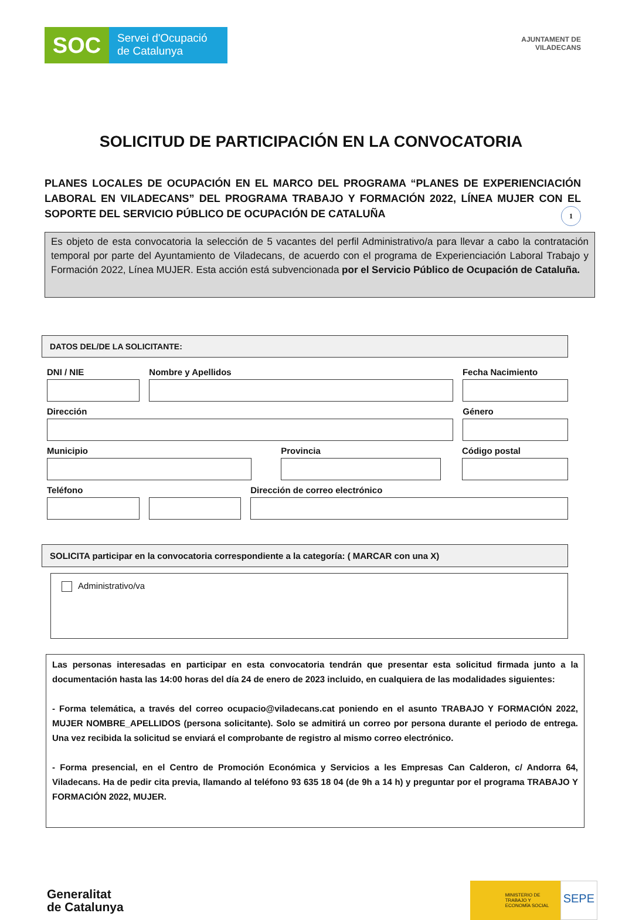SOC
Servei d'Ocupació
de Catalunya
AJUNTAMENT DE
VILADECANS
SOLICITUD DE PARTICIPACIÓN EN LA CONVOCATORIA
PLANES LOCALES DE OCUPACIÓN EN EL MARCO DEL PROGRAMA “PLANES DE EXPERIENCIACIÓN LABORAL EN VILADECANS” DEL PROGRAMA TRABAJO Y FORMACIÓN 2022, LÍNEA MUJER CON EL SOPORTE DEL SERVICIO PÚBLICO DE OCUPACIÓN DE CATALUÑA 1
Es objeto de esta convocatoria la selección de 5 vacantes del perfil Administrativo/a para llevar a cabo la contratación temporal por parte del Ayuntamiento de Viladecans, de acuerdo con el programa de Experienciación Laboral Trabajo y Formación 2022, Línea MUJER. Esta acción está subvencionada por el Servicio Público de Ocupación de Cataluña.
DATOS DEL/DE LA SOLICITANTE:
DNI / NIE Nombre y Apellidos Fecha Nacimiento
Dirección Género
Municipio Provincia Código postal
Teléfono Dirección de correo electrónico
SOLICITA participar en la convocatoria correspondiente a la categoría: ( MARCAR con una X)
Administrativo/va
Las personas interesadas en participar en esta convocatoria tendrán que presentar esta solicitud firmada junto a la documentación hasta las 14:00 horas del día 24 de enero de 2023 incluido, en cualquiera de las modalidades siguientes:
- Forma telemática, a través del correo ocupacio@viladecans.cat poniendo en el asunto TRABAJO Y FORMACIÓN 2022, MUJER NOMBRE_APELLIDOS (persona solicitante). Solo se admitirá un correo por persona durante el periodo de entrega. Una vez recibida la solicitud se enviará el comprobante de registro al mismo correo electrónico.
- Forma presencial, en el Centro de Promoción Económica y Servicios a les Empresas Can Calderon, c/ Andorra 64, Viladecans. Ha de pedir cita previa, llamando al teléfono 93 635 18 04 (de 9h a 14 h) y preguntar por el programa TRABAJO Y FORMACIÓN 2022, MUJER.
Generalitat
de Catalunya
MINISTERIO DE TRABAJO Y ECONOMÍA SOCIAL
SEPE